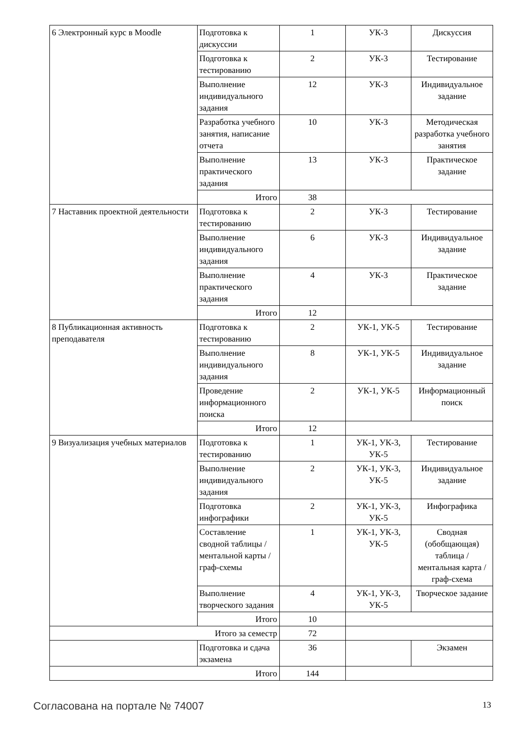| 6 Электронный курс в Moodle | Подготовка к дискуссии | 1 | УК-3 | Дискуссия |
| | Подготовка к тестированию | 2 | УК-3 | Тестирование |
| | Выполнение индивидуального задания | 12 | УК-3 | Индивидуальное задание |
| | Разработка учебного занятия, написание отчета | 10 | УК-3 | Методическая разработка учебного занятия |
| | Выполнение практического задания | 13 | УК-3 | Практическое задание |
| | Итого | 38 | | |
| 7 Наставник проектной деятельности | Подготовка к тестированию | 2 | УК-3 | Тестирование |
| | Выполнение индивидуального задания | 6 | УК-3 | Индивидуальное задание |
| | Выполнение практического задания | 4 | УК-3 | Практическое задание |
| | Итого | 12 | | |
| 8 Публикационная активность преподавателя | Подготовка к тестированию | 2 | УК-1, УК-5 | Тестирование |
| | Выполнение индивидуального задания | 8 | УК-1, УК-5 | Индивидуальное задание |
| | Проведение информационного поиска | 2 | УК-1, УК-5 | Информационный поиск |
| | Итого | 12 | | |
| 9 Визуализация учебных материалов | Подготовка к тестированию | 1 | УК-1, УК-3, УК-5 | Тестирование |
| | Выполнение индивидуального задания | 2 | УК-1, УК-3, УК-5 | Индивидуальное задание |
| | Подготовка инфографики | 2 | УК-1, УК-3, УК-5 | Инфографика |
| | Составление сводной таблицы / ментальной карты / граф-схемы | 1 | УК-1, УК-3, УК-5 | Сводная (обобщающая) таблица / ментальная карта / граф-схема |
| | Выполнение творческого задания | 4 | УК-1, УК-3, УК-5 | Творческое задание |
| | Итого | 10 | | |
| Итого за семестр | | 72 | | |
| | Подготовка и сдача экзамена | 36 | | Экзамен |
| Итого | | 144 | | |
Согласована на портале № 74007 13